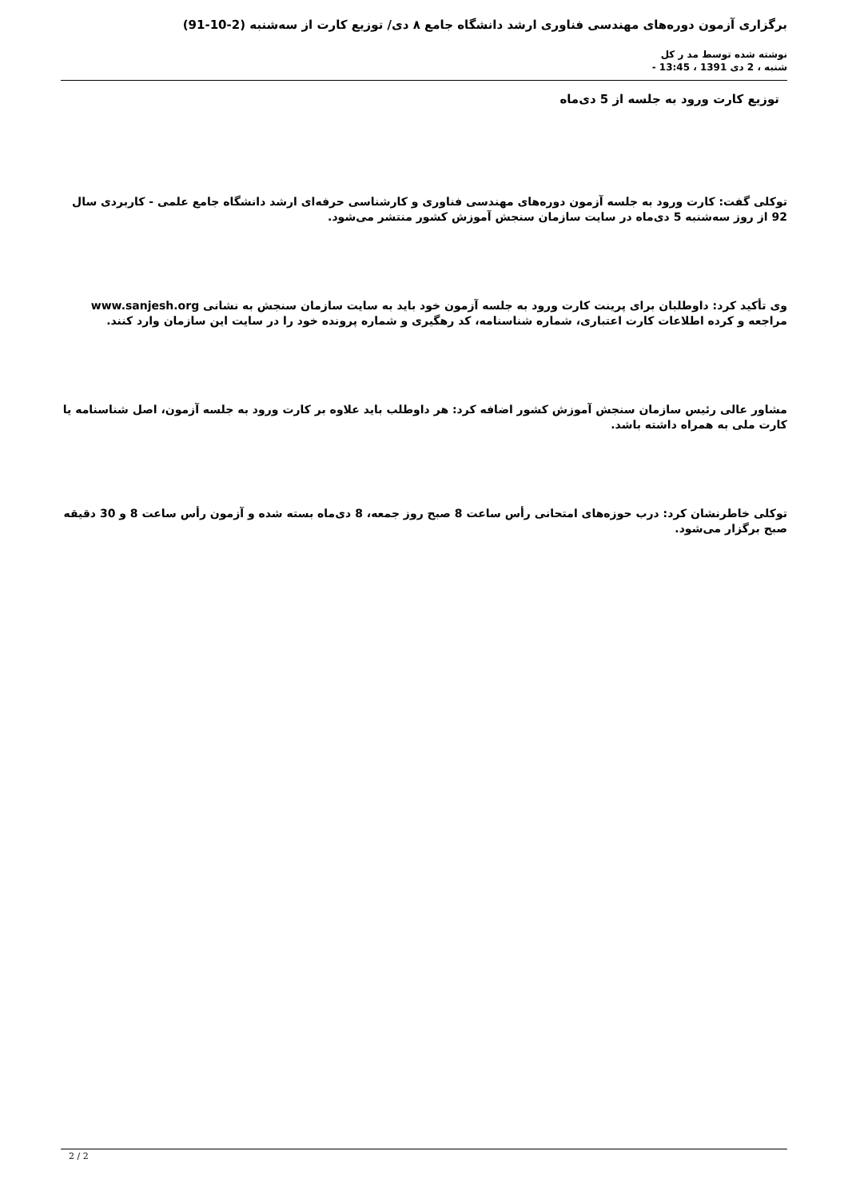برگزاری آزمون دوره‌های مهندسی فناوری ارشد دانشگاه جامع ۸ دی/ توزیع کارت از سه‌شنبه (2-10-91)
نوشته شده توسط مد ر کل
شنبه ، 2 دی 1391 ، 13:45 -
توزیع کارت ورود به جلسه از 5 دی‌ماه
توکلی گفت: کارت ورود به جلسه آزمون دوره‌های مهندسی فناوری و کارشناسی حرفه‌ای ارشد دانشگاه جامع علمی - کاربردی سال 92 از روز سه‌شنبه 5 دی‌ماه در سایت سازمان سنجش آموزش کشور منتشر می‌شود.
وی تأکید کرد: داوطلبان برای پرینت کارت ورود به جلسه آزمون خود باید به سایت سازمان سنجش به نشانی www.sanjesh.org مراجعه و کرده اطلاعات کارت اعتباری، شماره شناسنامه، کد رهگیری و شماره پرونده خود را در سایت این سازمان وارد کنند.
مشاور عالی رئیس سازمان سنجش آموزش کشور اضافه کرد: هر داوطلب باید علاوه بر کارت ورود به جلسه آزمون، اصل شناسنامه یا کارت ملی به همراه داشته باشد.
توکلی خاطرنشان کرد: درب حوزه‌های امتحانی رأس ساعت 8 صبح روز جمعه، 8 دی‌ماه بسته شده و آزمون رأس ساعت 8 و 30 دقیقه صبح برگزار می‌شود.
2 / 2